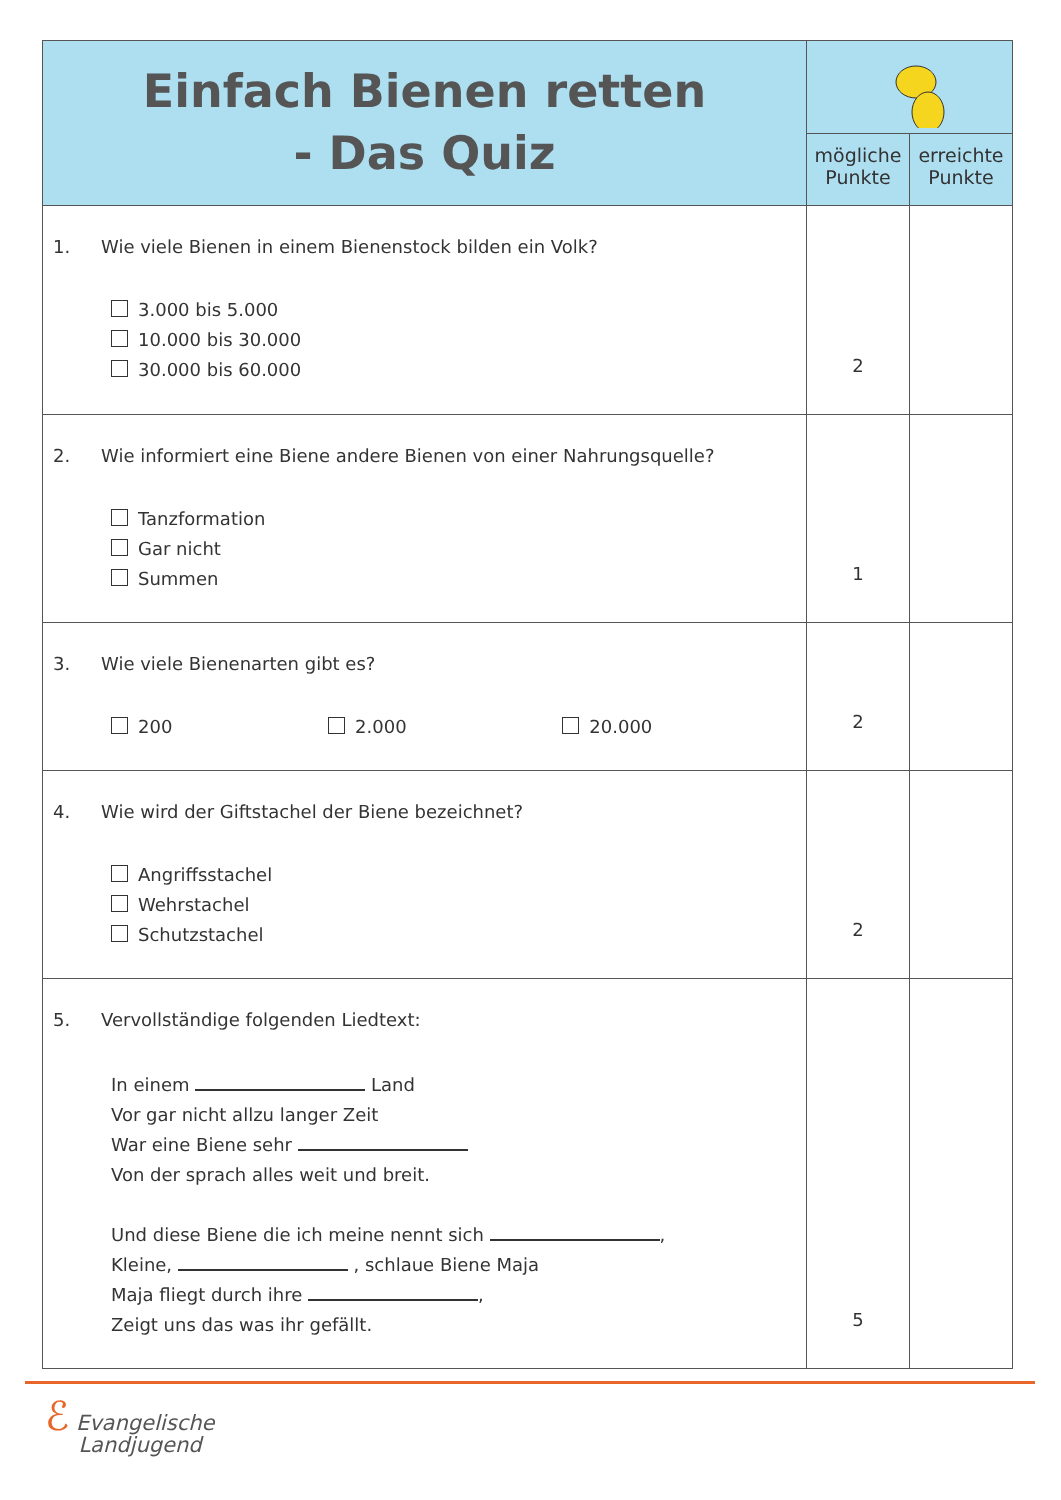| Einfach Bienen retten - Das Quiz | | |
| | mögliche Punkte | erreichte Punkte |
| 1. Wie viele Bienen in einem Bienenstock bilden ein Volk? 3.000 bis 5.000 10.000 bis 30.000 30.000 bis 60.000 | 2 | |
| 2. Wie informiert eine Biene andere Bienen von einer Nahrungsquelle? Tanzformation Gar nicht Summen | 1 | |
| 3. Wie viele Bienenarten gibt es? 200 2.000 20.000 | 2 | |
| 4. Wie wird der Giftstachel der Biene bezeichnet? Angriffsstachel Wehrstachel Schutzstachel | 2 | |
| 5. Vervollständige folgenden Liedtext: In einem Land Vor gar nicht allzu langer Zeit War eine Biene sehr Von der sprach alles weit und breit. Und diese Biene die ich meine nennt sich , Kleine, , schlaue Biene Maja Maja fliegt durch ihre , Zeigt uns das was ihr gefällt. | 5 | |
ℰ Evangelische
Landjugend